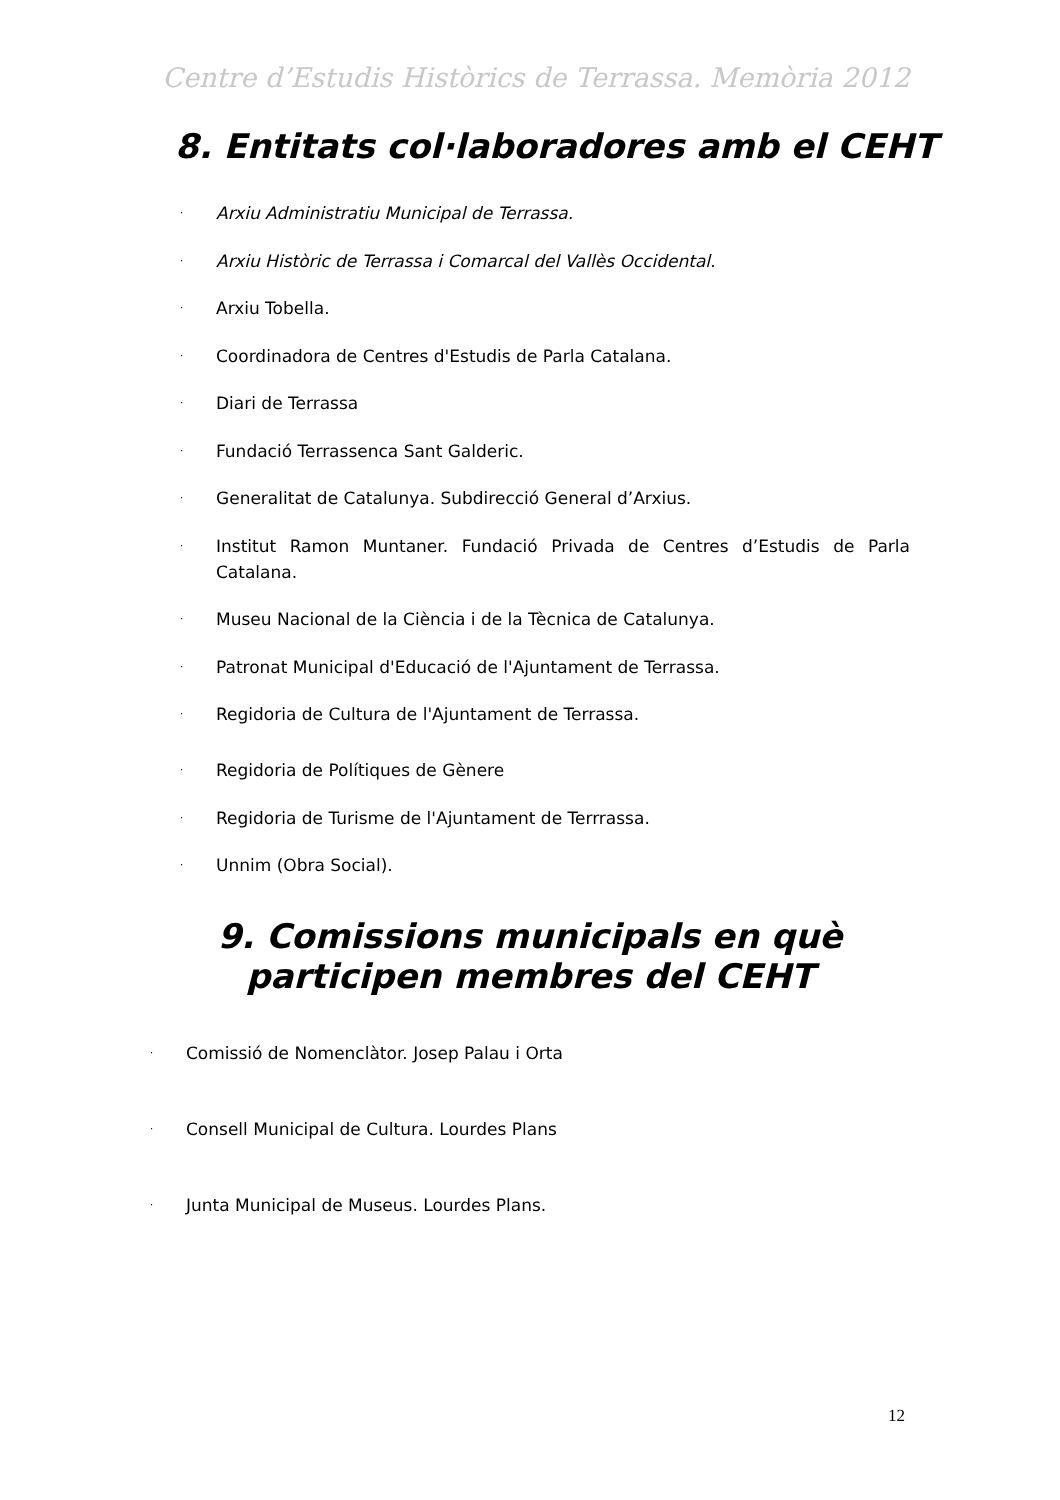Centre d’Estudis Històrics de Terrassa. Memòria 2012
8. Entitats col·laboradores amb el CEHT
· Arxiu Administratiu Municipal de Terrassa.
· Arxiu Històric de Terrassa i Comarcal del Vallès Occidental.
· Arxiu Tobella.
· Coordinadora de Centres d'Estudis de Parla Catalana.
· Diari de Terrassa
· Fundació Terrassenca Sant Galderic.
· Generalitat de Catalunya. Subdirecció General d’Arxius.
· Institut Ramon Muntaner. Fundació Privada de Centres d’Estudis de Parla Catalana.
· Museu Nacional de la Ciència i de la Tècnica de Catalunya.
· Patronat Municipal d'Educació de l'Ajuntament de Terrassa.
· Regidoria de Cultura de l'Ajuntament de Terrassa.
· Regidoria de Polítiques de Gènere
· Regidoria de Turisme de l'Ajuntament de Terrrassa.
· Unnim (Obra Social).
9. Comissions municipals en què participen membres del CEHT
· Comissió de Nomenclàtor. Josep Palau i Orta
· Consell Municipal de Cultura. Lourdes Plans
· Junta Municipal de Museus. Lourdes Plans.
12